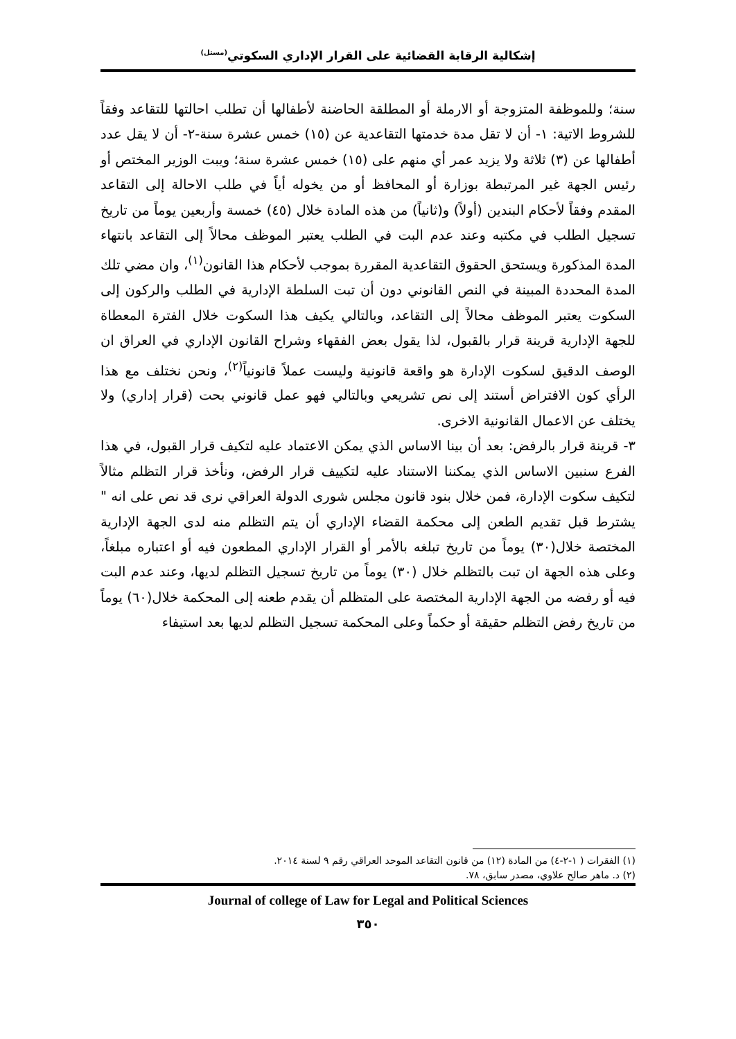إشكالية الرقابة القضائية على القرار الإداري السكوتي<sup>(مستل)</sup>
سنة؛ وللموظفة المتزوجة أو الارملة أو المطلقة الحاضنة لأطفالها أن تطلب احالتها للتقاعد وفقاً للشروط الاتية: ١- أن لا تقل مدة خدمتها التقاعدية عن (١٥) خمس عشرة سنة-٢- أن لا يقل عدد أطفالها عن (٣) ثلاثة ولا يزيد عمر أي منهم على (١٥) خمس عشرة سنة؛ ويبت الوزير المختص أو رئيس الجهة غير المرتبطة بوزارة أو المحافظ أو من يخوله أياً في طلب الاحالة إلى التقاعد المقدم وفقاً لأحكام البندين (أولاً) و(ثانياً) من هذه المادة خلال (٤٥) خمسة وأربعين يوماً من تاريخ تسجيل الطلب في مكتبه وعند عدم البت في الطلب يعتبر الموظف محالاً إلى التقاعد بانتهاء المدة المذكورة ويستحق الحقوق التقاعدية المقررة بموجب لأحكام هذا القانون<sup>(١)</sup>، وان مضي تلك المدة المحددة المبينة في النص القانوني دون أن تبت السلطة الإدارية في الطلب والركون إلى السكوت يعتبر الموظف محالاً إلى التقاعد، وبالتالي يكيف هذا السكوت خلال الفترة المعطاة للجهة الإدارية قرينة قرار بالقبول، لذا يقول بعض الفقهاء وشراح القانون الإداري في العراق ان الوصف الدقيق لسكوت الإدارة هو واقعة قانونية وليست عملاً قانونياً<sup>(٢)</sup>، ونحن نختلف مع هذا الرأي كون الافتراض أستند إلى نص تشريعي وبالتالي فهو عمل قانوني بحت (قرار إداري) ولا يختلف عن الاعمال القانونية الاخرى.
٣- قرينة قرار بالرفض: بعد أن بينا الاساس الذي يمكن الاعتماد عليه لتكيف قرار القبول، في هذا الفرع سنبين الاساس الذي يمكننا الاستناد عليه لتكييف قرار الرفض، ونأخذ قرار التظلم مثالاً لتكيف سكوت الإدارة، فمن خلال بنود قانون مجلس شورى الدولة العراقي نرى قد نص على انه " يشترط قبل تقديم الطعن إلى محكمة القضاء الإداري أن يتم التظلم منه لدى الجهة الإدارية المختصة خلال(٣٠) يوماً من تاريخ تبلغه بالأمر أو القرار الإداري المطعون فيه أو اعتباره مبلغاً، وعلى هذه الجهة ان تبت بالتظلم خلال (٣٠) يوماً من تاريخ تسجيل التظلم لديها، وعند عدم البت فيه أو رفضه من الجهة الإدارية المختصة على المتظلم أن يقدم طعنه إلى المحكمة خلال(٦٠) يوماً من تاريخ رفض التظلم حقيقة أو حكماً وعلى المحكمة تسجيل التظلم لديها بعد استيفاء
(١) الفقرات ( ١-٢-٤) من المادة (١٢) من قانون التقاعد الموحد العراقي رقم ٩ لسنة ٢٠١٤.
(٢) د. ماهر صالح علاوي، مصدر سابق، ٧٨.
Journal of college of Law for Legal and Political Sciences
٣٥٠